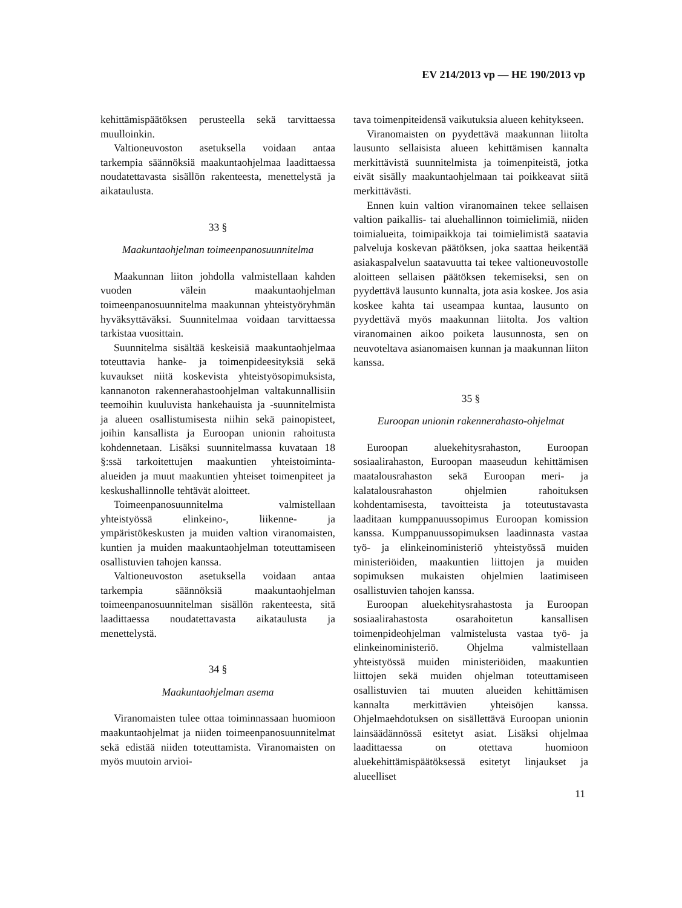EV 214/2013 vp — HE 190/2013 vp
kehittämispäätöksen perusteella sekä tarvittaessa muulloinkin.
Valtioneuvoston asetuksella voidaan antaa tarkempia säännöksiä maakuntaohjelmaa laadittaessa noudatettavasta sisällön rakenteesta, menettelystä ja aikataulusta.
33 §
Maakuntaohjelman toimeenpanosuunnitelma
Maakunnan liiton johdolla valmistellaan kahden vuoden välein maakuntaohjelman toimeenpanosuunnitelma maakunnan yhteistyöryhmän hyväksyttäväksi. Suunnitelmaa voidaan tarvittaessa tarkistaa vuosittain.
Suunnitelma sisältää keskeisiä maakuntaohjelmaa toteuttavia hanke- ja toimenpideesityksiä sekä kuvaukset niitä koskevista yhteistyösopimuksista, kannanoton rakennerahastoohjelman valtakunnallisiin teemoihin kuuluvista hankehauista ja -suunnitelmista ja alueen osallistumisesta niihin sekä painopisteet, joihin kansallista ja Euroopan unionin rahoitusta kohdennetaan. Lisäksi suunnitelmassa kuvataan 18 §:ssä tarkoitettujen maakuntien yhteistoiminta-alueiden ja muut maakuntien yhteiset toimenpiteet ja keskushallinnolle tehtävät aloitteet.
Toimeenpanosuunnitelma valmistellaan yhteistyössä elinkeino-, liikenne- ja ympäristökeskusten ja muiden valtion viranomaisten, kuntien ja muiden maakuntaohjelman toteuttamiseen osallistuvien tahojen kanssa.
Valtioneuvoston asetuksella voidaan antaa tarkempia säännöksiä maakuntaohjelman toimeenpanosuunnitelman sisällön rakenteesta, sitä laadittaessa noudatettavasta aikataulusta ja menettelystä.
34 §
Maakuntaohjelman asema
Viranomaisten tulee ottaa toiminnassaan huomioon maakuntaohjelmat ja niiden toimeenpanosuunnitelmat sekä edistää niiden toteuttamista. Viranomaisten on myös muutoin arvioi-
tava toimenpiteidensä vaikutuksia alueen kehitykseen.
Viranomaisten on pyydettävä maakunnan liitolta lausunto sellaisista alueen kehittämisen kannalta merkittävistä suunnitelmista ja toimenpiteistä, jotka eivät sisälly maakuntaohjelmaan tai poikkeavat siitä merkittävästi.
Ennen kuin valtion viranomainen tekee sellaisen valtion paikallis- tai aluehallinnon toimielimiä, niiden toimialueita, toimipaikkoja tai toimielimistä saatavia palveluja koskevan päätöksen, joka saattaa heikentää asiakaspalvelun saatavuutta tai tekee valtioneuvostolle aloitteen sellaisen päätöksen tekemiseksi, sen on pyydettävä lausunto kunnalta, jota asia koskee. Jos asia koskee kahta tai useampaa kuntaa, lausunto on pyydettävä myös maakunnan liitolta. Jos valtion viranomainen aikoo poiketa lausunnosta, sen on neuvoteltava asianomaisen kunnan ja maakunnan liiton kanssa.
35 §
Euroopan unionin rakennerahasto-ohjelmat
Euroopan aluekehitysrahaston, Euroopan sosiaalirahaston, Euroopan maaseudun kehittämisen maatalousrahaston sekä Euroopan meri- ja kalatalousrahaston ohjelmien rahoituksen kohdentamisesta, tavoitteista ja toteutustavasta laaditaan kumppanuussopimus Euroopan komission kanssa. Kumppanuussopimuksen laadinnasta vastaa työ- ja elinkeinoministeriö yhteistyössä muiden ministeriöiden, maakuntien liittojen ja muiden sopimuksen mukaisten ohjelmien laatimiseen osallistuvien tahojen kanssa.
Euroopan aluekehitysrahastosta ja Euroopan sosiaalirahastosta osarahoitetun kansallisen toimenpideohjelman valmistelusta vastaa työ- ja elinkeinoministeriö. Ohjelma valmistellaan yhteistyössä muiden ministeriöiden, maakuntien liittojen sekä muiden ohjelman toteuttamiseen osallistuvien tai muuten alueiden kehittämisen kannalta merkittävien yhteisöjen kanssa. Ohjelmaehdotuksen on sisällettävä Euroopan unionin lainsäädännössä esitetyt asiat. Lisäksi ohjelmaa laadittaessa on otettava huomioon aluekehittämispäätöksessä esitetyt linjaukset ja alueelliset
11